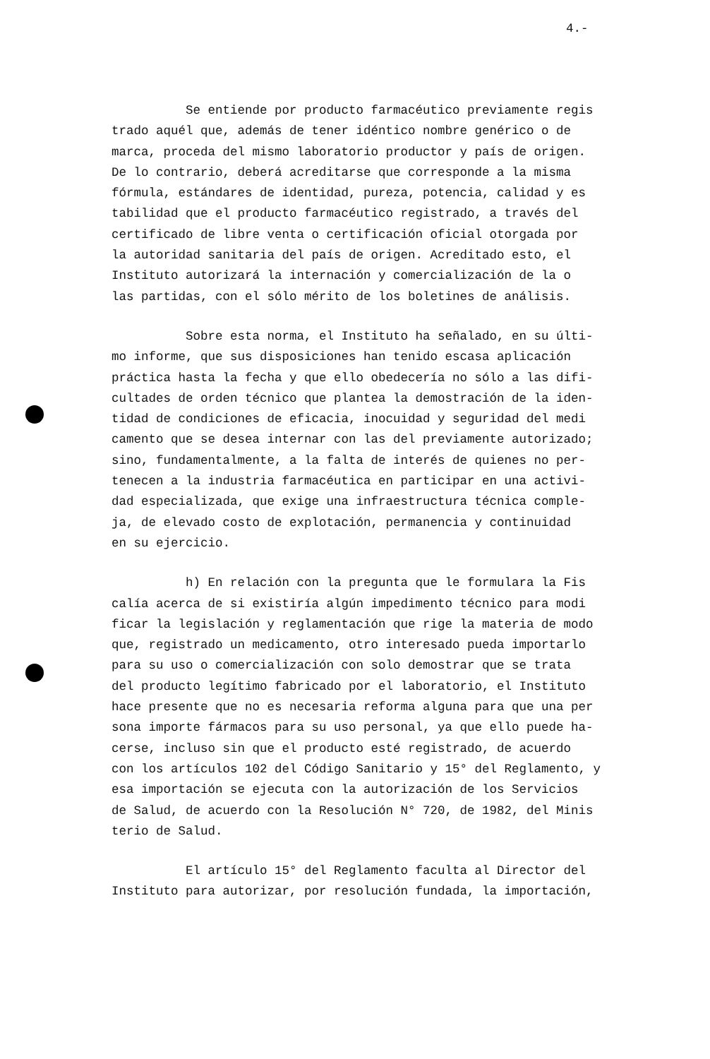4.-
Se entiende por producto farmacéutico previamente regis
trado aquél que, además de tener idéntico nombre genérico o de
marca, proceda del mismo laboratorio productor y país de origen.
De lo contrario, deberá acreditarse que corresponde a la misma
fórmula, estándares de identidad, pureza, potencia, calidad y es
tabilidad que el producto farmacéutico registrado, a través del
certificado de libre venta o certificación oficial otorgada por
la autoridad sanitaria del país de origen. Acreditado esto, el
Instituto autorizará la internación y comercialización de la o
las partidas, con el sólo mérito de los boletines de análisis.
Sobre esta norma, el Instituto ha señalado, en su últi-
mo informe, que sus disposiciones han tenido escasa aplicación
práctica hasta la fecha y que ello obedecería no sólo a las difi-
cultades de orden técnico que plantea la demostración de la iden-
tidad de condiciones de eficacia, inocuidad y seguridad del medi
camento que se desea internar con las del previamente autorizado;
sino, fundamentalmente, a la falta de interés de quienes no per-
tenecen a la industria farmacéutica en participar en una activi-
dad especializada, que exige una infraestructura técnica comple-
ja, de elevado costo de explotación, permanencia y continuidad
en su ejercicio.
h) En relación con la pregunta que le formulara la Fis
calía acerca de si existiría algún impedimento técnico para modi
ficar la legislación y reglamentación que rige la materia de modo
que, registrado un medicamento, otro interesado pueda importarlo
para su uso o comercialización con solo demostrar que se trata
del producto legítimo fabricado por el laboratorio, el Instituto
hace presente que no es necesaria reforma alguna para que una per
sona importe fármacos para su uso personal, ya que ello puede ha-
cerse, incluso sin que el producto esté registrado, de acuerdo
con los artículos 102 del Código Sanitario y 15° del Reglamento, y
esa importación se ejecuta con la autorización de los Servicios
de Salud, de acuerdo con la Resolución N° 720, de 1982, del Minis
terio de Salud.
El artículo 15° del Reglamento faculta al Director del
Instituto para autorizar, por resolución fundada, la importación,